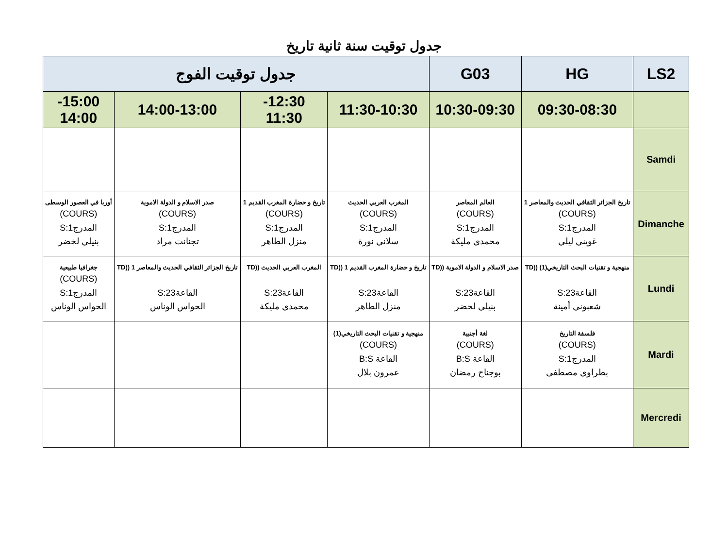جدول توقيت سنة ثانية تاريخ
| LS2 | HG | G03 | جدول توقيت الفوج | | | |
| --- | --- | --- | --- | --- | --- | --- |
| | 09:30-08:30 | 10:30-09:30 | 11:30-10:30 | 12:30- 11:30 | 14:00-13:00 | 15:00- 14:00 |
| Samdi | | | | | | |
| Dimanche | تاريخ الجزائر الثقافي الحديث والمعاصر 1 (COURS) المدرج1:S غويني ليلي | العالم المعاصر (COURS) المدرج1:S محمدي مليكة | المغرب العربي الحديث (COURS) المدرج1:S سلاني نورة | تاريخ و حضارة المغرب القديم 1 (COURS) المدرج1:S منزل الطاهر | صدر الاسلام و الدولة الاموية (COURS) المدرج1:S تجنانت مراد | أوربا في العصور الوسطى (COURS) المدرج1:S بنيلي لخضر |
| Lundi | منهجية و تقنيات البحث التاريخي(1) ((TD القاعة23:S شعبوني أمينة | صدر الاسلام و الدولة الاموية ((TD القاعة23:S بنيلي لخضر | تاريخ و حضارة المغرب القديم 1 ((TD القاعة23:S منزل الطاهر | المغرب العربي الحديث ((TD القاعة23:S محمدي مليكة | تاريخ الجزائر الثقافي الحديث والمعاصر 1 ((TD القاعة23:S الحواس الوناس | جغرافيا طبيعية (COURS) المدرج1:S الحواس الوناس |
| Mardi | فلسفة التاريخ (COURS) المدرج1:S بطراوي مصطفى | لغة أجنبية (COURS) القاعة B:S بوجناح رمضان | منهجية و تقنيات البحث التاريخي(1) (COURS) القاعة B:S عمرون بلال | | | |
| Mercredi | | | | | | |